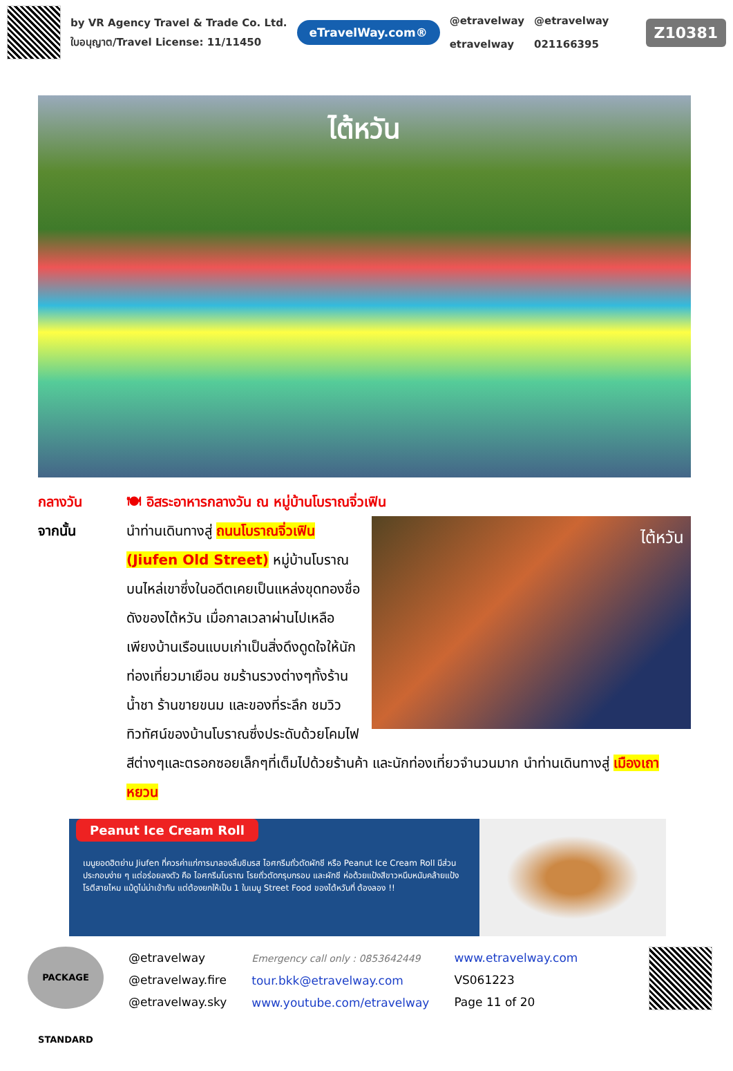by VR Agency Travel & Trade Co. Ltd.
ใบอนุญาต/Travel License: 11/11450
eTravelWay.com®
@etravelway
etravelway
@etravelway
021166395
Z10381
ไต้หวัน
กลางวัน 🍽 อิสระอาหารกลางวัน ณ หมู่บ้านโบราณจิ่วเฟิน
จากนั้น
ไต้หวัน
นำท่านเดินทางสู่ ถนนโบราณจิ่วเฟิน (Jiufen Old Street) หมู่บ้านโบราณบนไหล่เขาซึ่งในอดีตเคยเป็นแหล่งขุดทองชื่อดังของไต้หวัน เมื่อกาลเวลาผ่านไปเหลือเพียงบ้านเรือนแบบเก่าเป็นสิ่งดึงดูดใจให้นักท่องเที่ยวมาเยือน ชมร้านรวงต่างๆทั้งร้านน้ำชา ร้านขายขนม และของที่ระลึก ชมวิวทิวทัศน์ของบ้านโบราณซึ่งประดับด้วยโคมไฟสีต่างๆและตรอกซอยเล็กๆที่เต็มไปด้วยร้านค้า และนักท่องเที่ยวจำนวนมาก นำท่านเดินทางสู่ เมืองเถาหยวน
Peanut Ice Cream Roll
เมนูยอดฮิตย่าน Jiufen ที่ควรค่าแก่การมาลองลิ้มชิมรส ไอศกรีมถั่วตัดผักชี หรือ Peanut Ice Cream Roll มีส่วนประกอบง่าย ๆ แต่อร่อยลงตัว คือ ไอศกรีมโบราณ โรยถั่วตัดกรุบกรอบ และผักชี ห่อด้วยแป้งสีขาวหนึบหนับคล้ายแป้งโรตีสายไหม แม้ดูไม่น่าเข้ากัน แต่ต้องยกให้เป็น 1 ในเมนู Street Food ของไต้หวันที่ ต้องลอง !!
PACKAGE STANDARD
@etravelway
@etravelway.fire
@etravelway.sky
Emergency call only : 0853642449
tour.bkk@etravelway.com
www.youtube.com/etravelway
www.etravelway.com
VS061223
Page 11 of 20